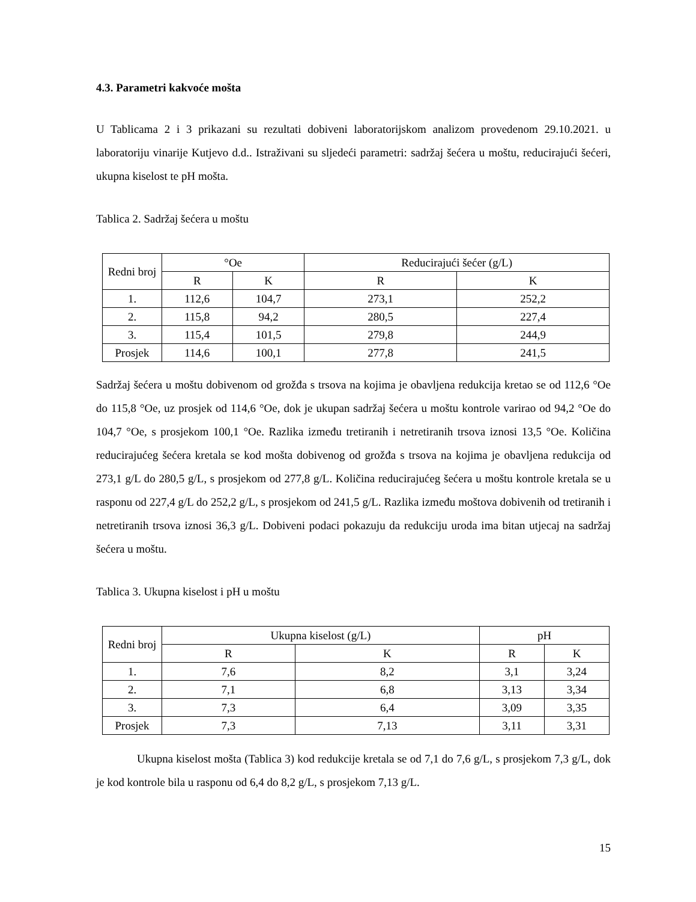4.3. Parametri kakvoće mošta
U Tablicama 2 i 3 prikazani su rezultati dobiveni laboratorijskom analizom provedenom 29.10.2021. u laboratoriju vinarije Kutjevo d.d.. Istraživani su sljedeći parametri: sadržaj šećera u moštu, reducirajući šećeri, ukupna kiselost te pH mošta.
Tablica 2. Sadržaj šećera u moštu
| Redni broj | °Oe | | Reducirajući šećer (g/L) | |
| --- | --- | --- | --- | --- |
| | R | K | R | K |
| 1. | 112,6 | 104,7 | 273,1 | 252,2 |
| 2. | 115,8 | 94,2 | 280,5 | 227,4 |
| 3. | 115,4 | 101,5 | 279,8 | 244,9 |
| Prosjek | 114,6 | 100,1 | 277,8 | 241,5 |
Sadržaj šećera u moštu dobivenom od grožđa s trsova na kojima je obavljena redukcija kretao se od 112,6 °Oe do 115,8 °Oe, uz prosjek od 114,6 °Oe, dok je ukupan sadržaj šećera u moštu kontrole varirao od 94,2 °Oe do 104,7 °Oe, s prosjekom 100,1 °Oe. Razlika između tretiranih i netretiranih trsova iznosi 13,5 °Oe. Količina reducirajućeg šećera kretala se kod mošta dobivenog od grožđa s trsova na kojima je obavljena redukcija od 273,1 g/L do 280,5 g/L, s prosjekom od 277,8 g/L. Količina reducirajućeg šećera u moštu kontrole kretala se u rasponu od 227,4 g/L do 252,2 g/L, s prosjekom od 241,5 g/L. Razlika između moštova dobivenih od tretiranih i netretiranih trsova iznosi 36,3 g/L. Dobiveni podaci pokazuju da redukciju uroda ima bitan utjecaj na sadržaj šećera u moštu.
Tablica 3. Ukupna kiselost i pH u moštu
| Redni broj | Ukupna kiselost (g/L) | | pH | |
| --- | --- | --- | --- | --- |
| | R | K | R | K |
| 1. | 7,6 | 8,2 | 3,1 | 3,24 |
| 2. | 7,1 | 6,8 | 3,13 | 3,34 |
| 3. | 7,3 | 6,4 | 3,09 | 3,35 |
| Prosjek | 7,3 | 7,13 | 3,11 | 3,31 |
Ukupna kiselost mošta (Tablica 3) kod redukcije kretala se od 7,1 do 7,6 g/L, s prosjekom 7,3 g/L, dok je kod kontrole bila u rasponu od 6,4 do 8,2 g/L, s prosjekom 7,13 g/L.
15